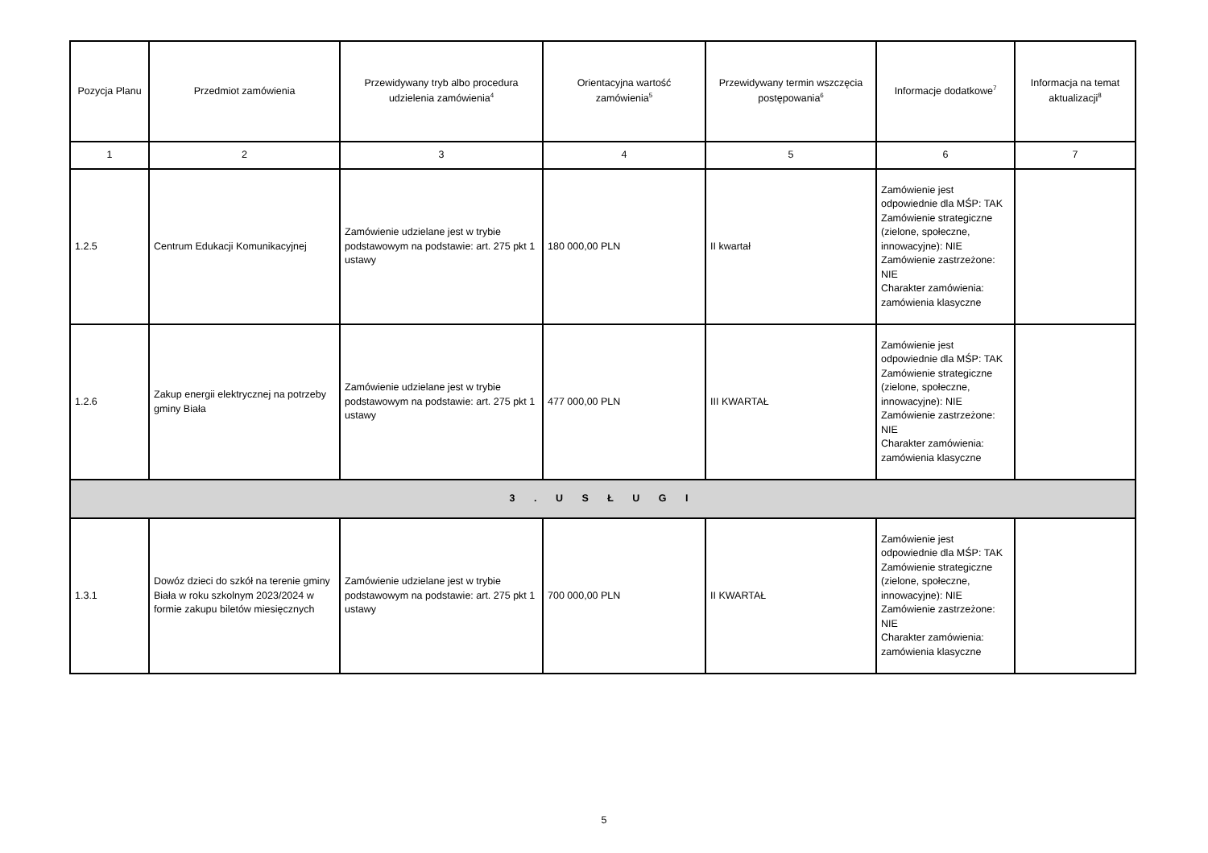| Pozycja Planu | Przedmiot zamówienia | Przewidywany tryb albo procedura udzielenia zamówienia<sup>4</sup> | Orientacyjna wartość zamówienia<sup>5</sup> | Przewidywany termin wszczęcia postępowania<sup>6</sup> | Informacje dodatkowe<sup>7</sup> | Informacja na temat aktualizacji<sup>8</sup> |
| --- | --- | --- | --- | --- | --- | --- |
| 1 | 2 | 3 | 4 | 5 | 6 | 7 |
| 1.2.5 | Centrum Edukacji Komunikacyjnej | Zamówienie udzielane jest w trybie podstawowym na podstawie: art. 275 pkt 1 ustawy | 180 000,00 PLN | II kwartał | Zamówienie jest odpowiednie dla MŚP: TAK Zamówienie strategiczne (zielone, społeczne, innowacyjne): NIE Zamówienie zastrzeżone: NIE Charakter zamówienia: zamówienia klasyczne | |
| 1.2.6 | Zakup energii elektrycznej na potrzeby gminy Biała | Zamówienie udzielane jest w trybie podstawowym na podstawie: art. 275 pkt 1 ustawy | 477 000,00 PLN | III KWARTAŁ | Zamówienie jest odpowiednie dla MŚP: TAK Zamówienie strategiczne (zielone, społeczne, innowacyjne): NIE Zamówienie zastrzeżone: NIE Charakter zamówienia: zamówienia klasyczne | |
| 3 . U S Ł U G I | | | | | | |
| 1.3.1 | Dowóz dzieci do szkół na terenie gminy Biała w roku szkolnym 2023/2024 w formie zakupu biletów miesięcznych | Zamówienie udzielane jest w trybie podstawowym na podstawie: art. 275 pkt 1 ustawy | 700 000,00 PLN | II KWARTAŁ | Zamówienie jest odpowiednie dla MŚP: TAK Zamówienie strategiczne (zielone, społeczne, innowacyjne): NIE Zamówienie zastrzeżone: NIE Charakter zamówienia: zamówienia klasyczne | |
5